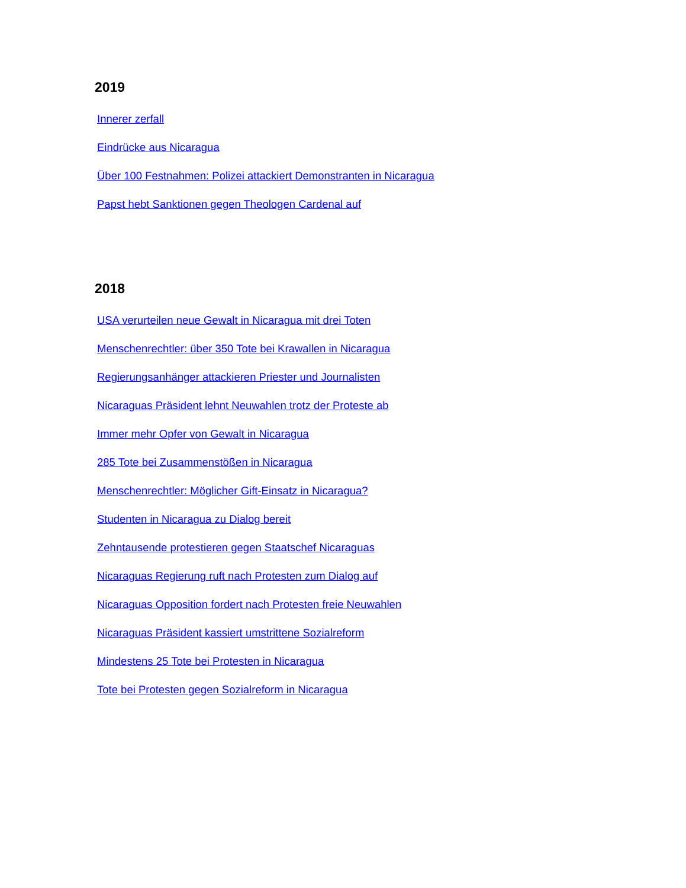2019
Innerer zerfall
Eindrücke aus Nicaragua
Über 100 Festnahmen: Polizei attackiert Demonstranten in Nicaragua
Papst hebt Sanktionen gegen Theologen Cardenal auf
2018
USA verurteilen neue Gewalt in Nicaragua mit drei Toten
Menschenrechtler: über 350 Tote bei Krawallen in Nicaragua
Regierungsanhänger attackieren Priester und Journalisten
Nicaraguas Präsident lehnt Neuwahlen trotz der Proteste ab
Immer mehr Opfer von Gewalt in Nicaragua
285 Tote bei Zusammenstößen in Nicaragua
Menschenrechtler: Möglicher Gift-Einsatz in Nicaragua?
Studenten in Nicaragua zu Dialog bereit
Zehntausende protestieren gegen Staatschef Nicaraguas
Nicaraguas Regierung ruft nach Protesten zum Dialog auf
Nicaraguas Opposition fordert nach Protesten freie Neuwahlen
Nicaraguas Präsident kassiert umstrittene Sozialreform
Mindestens 25 Tote bei Protesten in Nicaragua
Tote bei Protesten gegen Sozialreform in Nicaragua